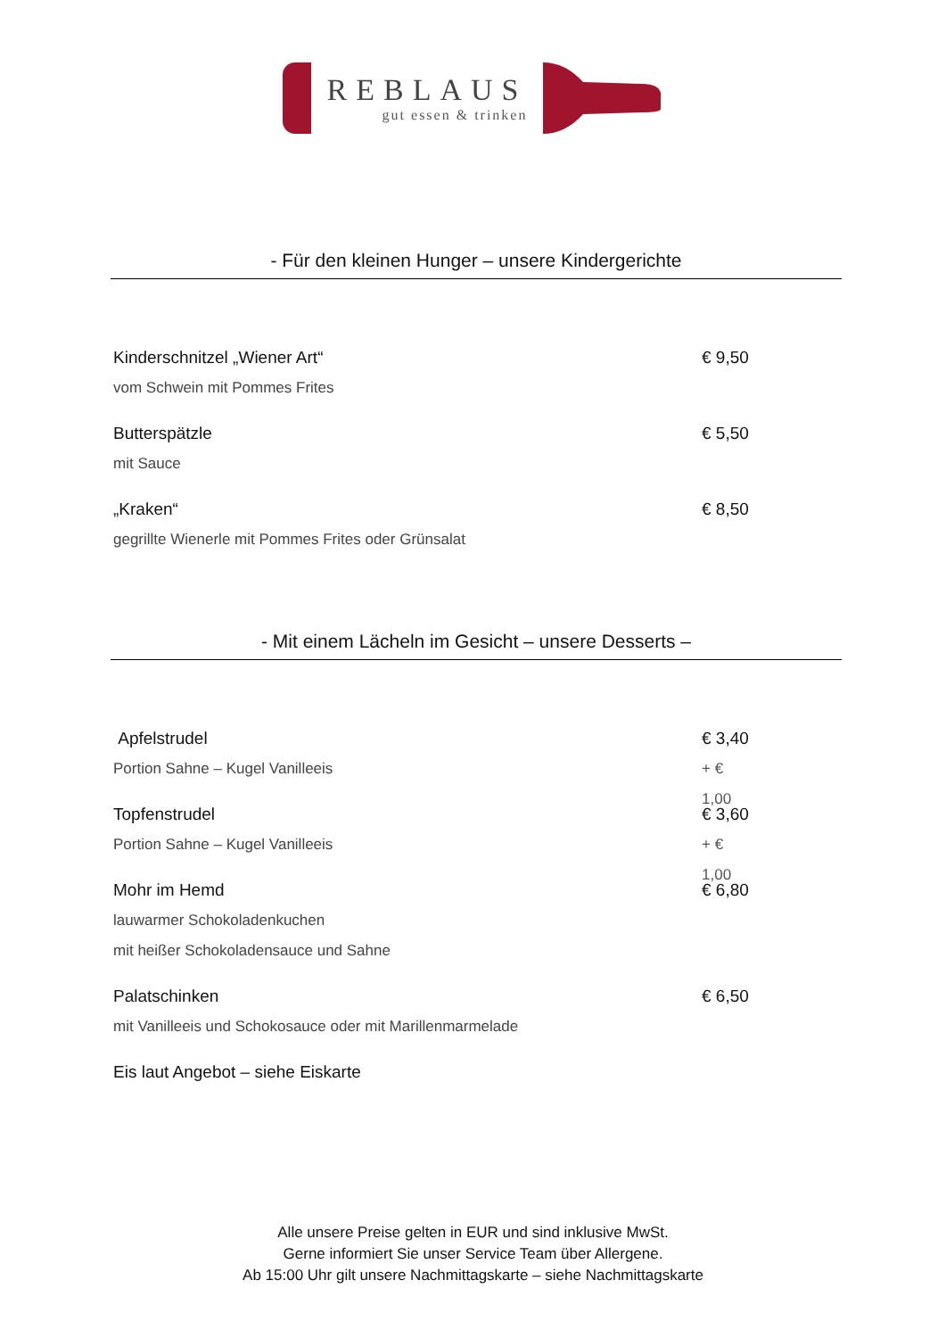REBLAUS
gut essen & trinken
- Für den kleinen Hunger – unsere Kindergerichte
Kinderschnitzel „Wiener Art“€ 9,50
vom Schwein mit Pommes Frites
Butterspätzle € 5,50
mit Sauce
„Kraken“€ 8,50
gegrillte Wienerle mit Pommes Frites oder Grünsalat
- Mit einem Lächeln im Gesicht – unsere Desserts –
Apfelstrudel € 3,40
Portion Sahne – Kugel Vanilleeis + € 1,00
Topfenstrudel € 3,60
Portion Sahne – Kugel Vanilleeis + € 1,00
Mohr im Hemd € 6,80
lauwarmer Schokoladenkuchen
mit heißer Schokoladensauce und Sahne
Palatschinken € 6,50
mit Vanilleeis und Schokosauce oder mit Marillenmarmelade
Eis laut Angebot – siehe Eiskarte
Alle unsere Preise gelten in EUR und sind inklusive MwSt.
Gerne informiert Sie unser Service Team über Allergene.
Ab 15:00 Uhr gilt unsere Nachmittagskarte – siehe Nachmittagskarte